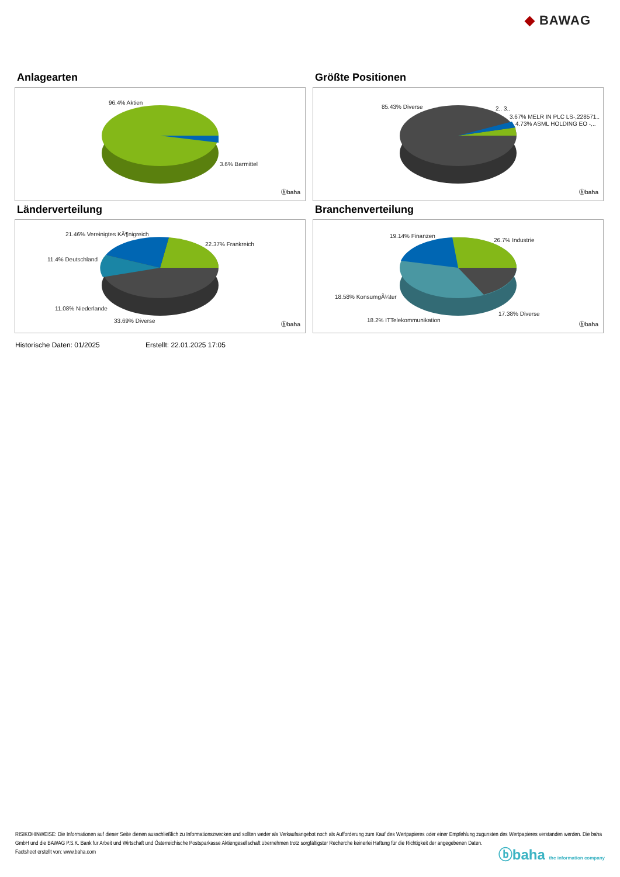◆ BAWAG
Anlagearten
96.4% Aktien
3.6% Barmittel
ⓑbaha
Größte Positionen
85.43% Diverse 2.. 3..
3.67% MELR IN PLC LS-,228571..
4.73% ASML HOLDING EO -,..
ⓑbaha
Länderverteilung
21.46% Vereinigtes KÃ¶nigreich
22.37% Frankreich
11.4% Deutschland
11.08% Niederlande
33.69% Diverse
ⓑbaha
Branchenverteilung
19.14% Finanzen
26.7% Industrie
18.58% KonsumgÃ¼ter
17.38% Diverse
18.2% ITTelekommunikation
ⓑbaha
Historische Daten: 01/2025 Erstellt: 22.01.2025 17:05
RISIKOHINWEISE: Die Informationen auf dieser Seite dienen ausschließlich zu Informationszwecken und sollten weder als Verkaufsangebot noch als Aufforderung zum Kauf des Wertpapieres oder einer Empfehlung zugunsten des Wertpapieres verstanden werden. Die baha GmbH und die BAWAG P.S.K. Bank für Arbeit und Wirtschaft und Österreichische Postsparkasse Aktiengesellschaft übernehmen trotz sorgfältigster Recherche keinerlei Haftung für die Richtigkeit der angegebenen Daten.
Factsheet erstellt von: www.baha.com
ⓑbaha the information company